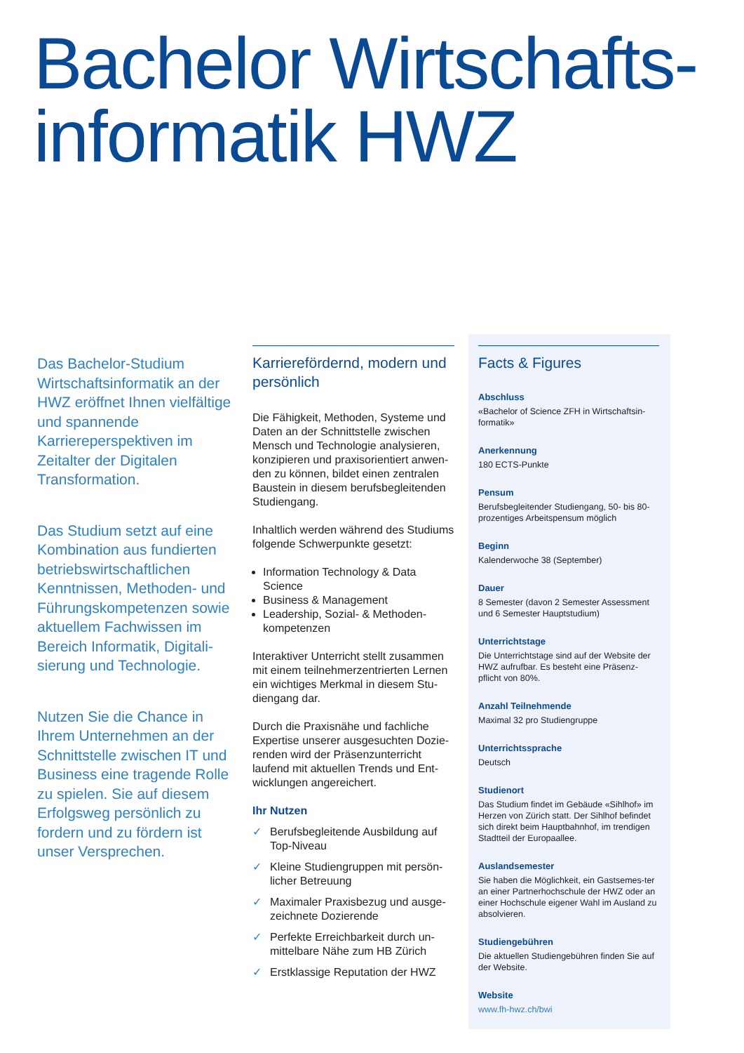Bachelor Wirtschafts-
informatik HWZ
Das Bachelor-Studium Wirtschaftsinformatik an der HWZ eröffnet Ihnen vielfältige und spannende Karriereperspektiven im Zeitalter der Digitalen Transformation.
Das Studium setzt auf eine Kombination aus fundierten betriebswirtschaftlichen Kenntnissen, Methoden- und Führungskompetenzen sowie aktuellem Fachwissen im Bereich Informatik, Digitali-sierung und Technologie.
Nutzen Sie die Chance in Ihrem Unternehmen an der Schnittstelle zwischen IT und Business eine tragende Rolle zu spielen. Sie auf diesem Erfolgsweg persönlich zu fordern und zu fördern ist unser Versprechen.
Karrierefördernd, modern und persönlich
Die Fähigkeit, Methoden, Systeme und Daten an der Schnittstelle zwischen Mensch und Technologie analysieren, konzipieren und praxisorientiert anwen-den zu können, bildet einen zentralen Baustein in diesem berufsbegleitenden Studiengang.
Inhaltlich werden während des Studiums folgende Schwerpunkte gesetzt:
Information Technology & Data Science
Business & Management
Leadership, Sozial- & Methoden-kompetenzen
Interaktiver Unterricht stellt zusammen mit einem teilnehmerzentrierten Lernen ein wichtiges Merkmal in diesem Stu-diengang dar.
Durch die Praxisnähe und fachliche Expertise unserer ausgesuchten Dozie-renden wird der Präsenzunterricht laufend mit aktuellen Trends und Ent-wicklungen angereichert.
Ihr Nutzen
✓ Berufsbegleitende Ausbildung auf Top-Niveau
✓ Kleine Studiengruppen mit persön-licher Betreuung
✓ Maximaler Praxisbezug und ausge-zeichnete Dozierende
✓ Perfekte Erreichbarkeit durch un-mittelbare Nähe zum HB Zürich
✓ Erstklassige Reputation der HWZ
Facts & Figures
Abschluss
«Bachelor of Science ZFH in Wirtschaftsin-formatik»
Anerkennung
180 ECTS-Punkte
Pensum
Berufsbegleitender Studiengang, 50- bis 80-prozentiges Arbeitspensum möglich
Beginn
Kalenderwoche 38 (September)
Dauer
8 Semester (davon 2 Semester Assessment und 6 Semester Hauptstudium)
Unterrichtstage
Die Unterrichtstage sind auf der Website der HWZ aufrufbar. Es besteht eine Präsenz-pflicht von 80%.
Anzahl Teilnehmende
Maximal 32 pro Studiengruppe
Unterrichtssprache
Deutsch
Studienort
Das Studium findet im Gebäude «Sihlhof» im Herzen von Zürich statt. Der Sihlhof befindet sich direkt beim Hauptbahnhof, im trendigen Stadtteil der Europaallee.
Auslandsemester
Sie haben die Möglichkeit, ein Gastsemes-ter an einer Partnerhochschule der HWZ oder an einer Hochschule eigener Wahl im Ausland zu absolvieren.
Studiengebühren
Die aktuellen Studiengebühren finden Sie auf der Website.
Website
www.fh-hwz.ch/bwi